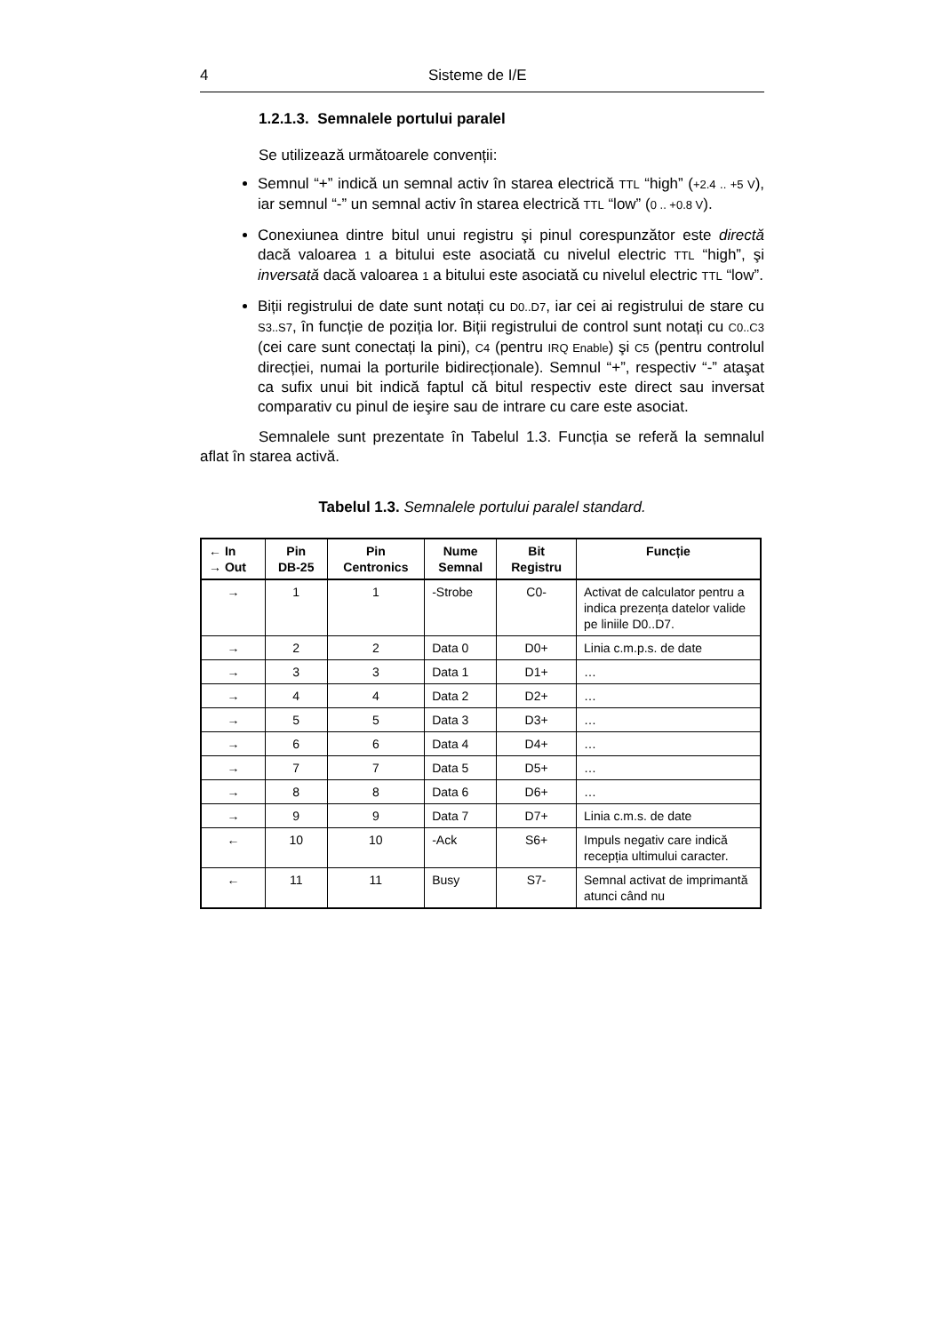4 Sisteme de I/E
1.2.1.3. Semnalele portului paralel
Se utilizează următoarele convenții:
Semnul “+” indică un semnal activ în starea electrică TTL “high” (+2.4 .. +5 V), iar semnul “-” un semnal activ în starea electrică TTL “low” (0 .. +0.8 V).
Conexiunea dintre bitul unui registru şi pinul corespunzător este directă dacă valoarea 1 a bitului este asociată cu nivelul electric TTL “high”, şi inversată dacă valoarea 1 a bitului este asociată cu nivelul electric TTL “low”.
Biții registrului de date sunt notați cu D0..D7, iar cei ai registrului de stare cu S3..S7, în funcție de poziția lor. Biții registrului de control sunt notați cu C0..C3 (cei care sunt conectați la pini), C4 (pentru IRQ Enable) şi C5 (pentru controlul direcției, numai la porturile bidirecționale). Semnul “+”, respectiv “-” ataşat ca sufix unui bit indică faptul că bitul respectiv este direct sau inversat comparativ cu pinul de ieşire sau de intrare cu care este asociat.
Semnalele sunt prezentate în Tabelul 1.3. Funcția se referă la semnalul aflat în starea activă.
Tabelul 1.3. Semnalele portului paralel standard.
| ← In → Out | Pin DB-25 | Pin Centronics | Nume Semnal | Bit Registru | Funcție |
| --- | --- | --- | --- | --- | --- |
| → | 1 | 1 | -Strobe | C0- | Activat de calculator pentru a indica prezența datelor valide pe liniile D0..D7. |
| → | 2 | 2 | Data 0 | D0+ | Linia c.m.p.s. de date |
| → | 3 | 3 | Data 1 | D1+ | … |
| → | 4 | 4 | Data 2 | D2+ | … |
| → | 5 | 5 | Data 3 | D3+ | … |
| → | 6 | 6 | Data 4 | D4+ | … |
| → | 7 | 7 | Data 5 | D5+ | … |
| → | 8 | 8 | Data 6 | D6+ | … |
| → | 9 | 9 | Data 7 | D7+ | Linia c.m.s. de date |
| ← | 10 | 10 | -Ack | S6+ | Impuls negativ care indică recepția ultimului caracter. |
| ← | 11 | 11 | Busy | S7- | Semnal activat de imprimantă atunci când nu |